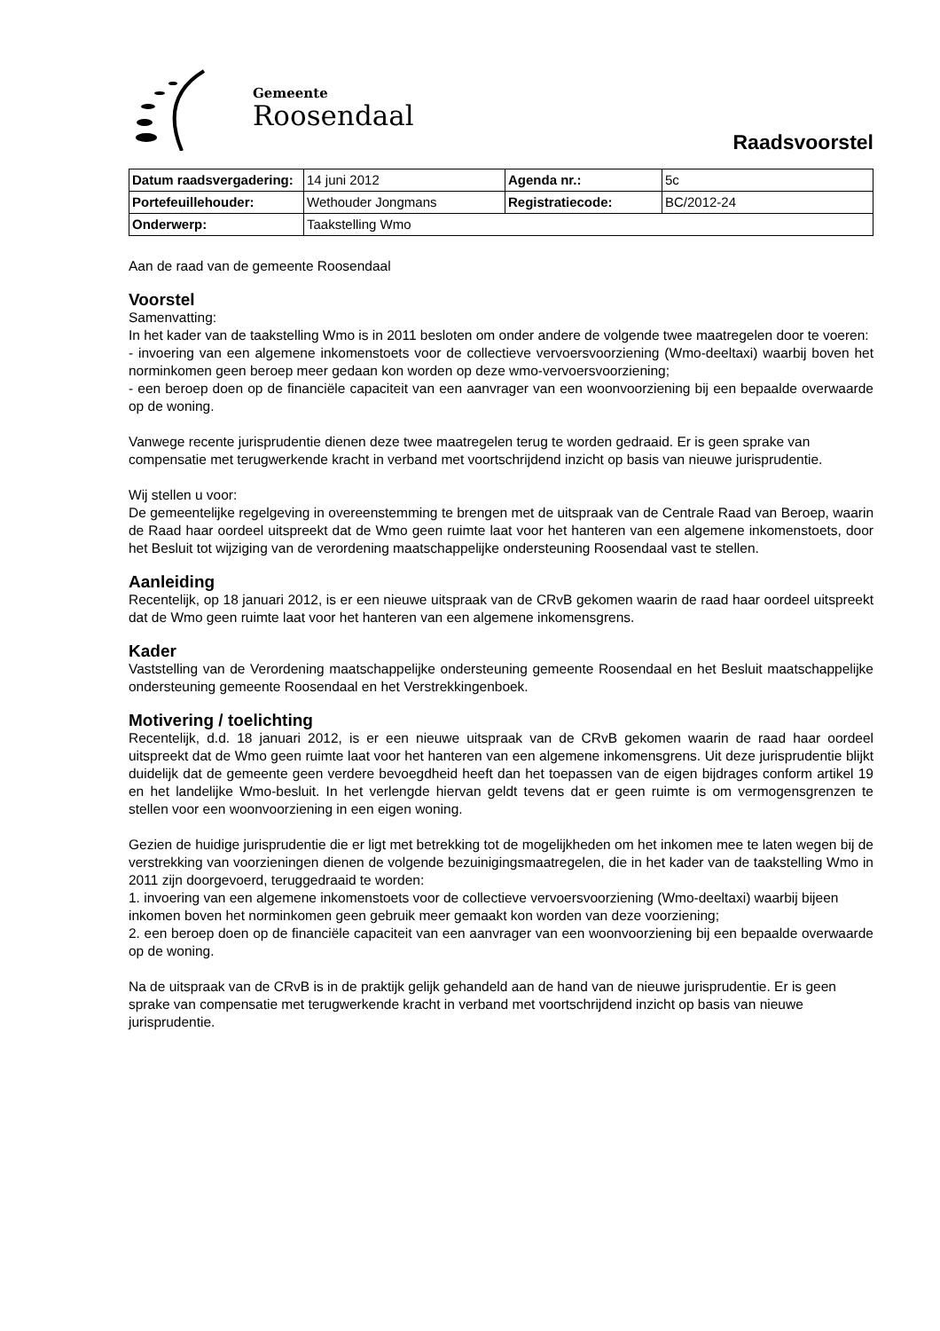Gemeente
Roosendaal
Raadsvoorstel
| Datum raadsvergadering: | 14 juni 2012 | Agenda nr.: | 5c |
| Portefeuillehouder: | Wethouder Jongmans | Registratiecode: | BC/2012-24 |
| Onderwerp: | Taakstelling Wmo | | |
Aan de raad van de gemeente Roosendaal
Voorstel
Samenvatting:
In het kader van de taakstelling Wmo is in 2011 besloten om onder andere de volgende twee maatregelen door te voeren:
- invoering van een algemene inkomenstoets voor de collectieve vervoersvoorziening (Wmo-deeltaxi) waarbij boven het norminkomen geen beroep meer gedaan kon worden op deze wmo-vervoersvoorziening;
- een beroep doen op de financiële capaciteit van een aanvrager van een woonvoorziening bij een bepaalde overwaarde op de woning.
Vanwege recente jurisprudentie dienen deze twee maatregelen terug te worden gedraaid. Er is geen sprake van compensatie met terugwerkende kracht in verband met voortschrijdend inzicht op basis van nieuwe jurisprudentie.
Wij stellen u voor:
De gemeentelijke regelgeving in overeenstemming te brengen met de uitspraak van de Centrale Raad van Beroep, waarin de Raad haar oordeel uitspreekt dat de Wmo geen ruimte laat voor het hanteren van een algemene inkomenstoets, door het Besluit tot wijziging van de verordening maatschappelijke ondersteuning Roosendaal vast te stellen.
Aanleiding
Recentelijk, op 18 januari 2012, is er een nieuwe uitspraak van de CRvB gekomen waarin de raad haar oordeel uitspreekt dat de Wmo geen ruimte laat voor het hanteren van een algemene inkomensgrens.
Kader
Vaststelling van de Verordening maatschappelijke ondersteuning gemeente Roosendaal en het Besluit maatschappelijke ondersteuning gemeente Roosendaal en het Verstrekkingenboek.
Motivering / toelichting
Recentelijk, d.d. 18 januari 2012, is er een nieuwe uitspraak van de CRvB gekomen waarin de raad haar oordeel uitspreekt dat de Wmo geen ruimte laat voor het hanteren van een algemene inkomensgrens. Uit deze jurisprudentie blijkt duidelijk dat de gemeente geen verdere bevoegdheid heeft dan het toepassen van de eigen bijdrages conform artikel 19 en het landelijke Wmo-besluit. In het verlengde hiervan geldt tevens dat er geen ruimte is om vermogensgrenzen te stellen voor een woonvoorziening in een eigen woning.
Gezien de huidige jurisprudentie die er ligt met betrekking tot de mogelijkheden om het inkomen mee te laten wegen bij de verstrekking van voorzieningen dienen de volgende bezuinigingsmaatregelen, die in het kader van de taakstelling Wmo in 2011 zijn doorgevoerd, teruggedraaid te worden:
1. invoering van een algemene inkomenstoets voor de collectieve vervoersvoorziening (Wmo-deeltaxi) waarbij bijeen inkomen boven het norminkomen geen gebruik meer gemaakt kon worden van deze voorziening;
2. een beroep doen op de financiële capaciteit van een aanvrager van een woonvoorziening bij een bepaalde overwaarde op de woning.
Na de uitspraak van de CRvB is in de praktijk gelijk gehandeld aan de hand van de nieuwe jurisprudentie. Er is geen sprake van compensatie met terugwerkende kracht in verband met voortschrijdend inzicht op basis van nieuwe jurisprudentie.